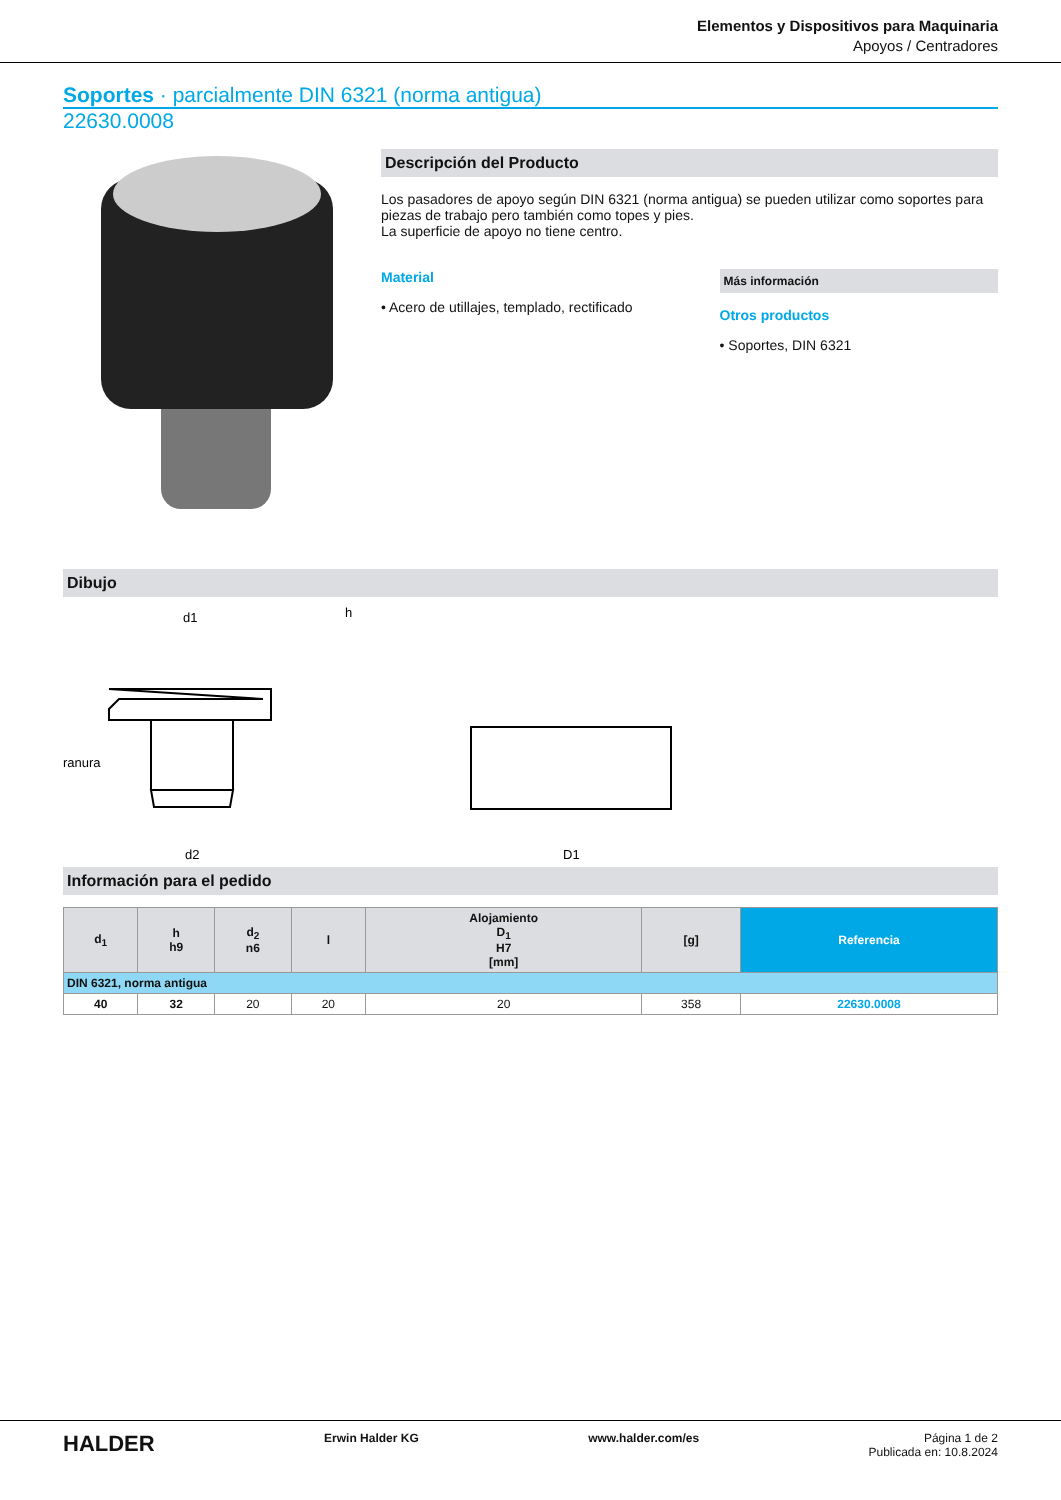Elementos y Dispositivos para Maquinaria
Apoyos / Centradores
Soportes · parcialmente DIN 6321 (norma antigua)
22630.0008
Descripción del Producto
Los pasadores de apoyo según DIN 6321 (norma antigua) se pueden utilizar como soportes para piezas de trabajo pero también como topes y pies.
La superficie de apoyo no tiene centro.
Material
• Acero de utillajes, templado, rectificado
Más información
Otros productos
• Soportes, DIN 6321
Dibujo
d1
d2
ranura
h
D1
Información para el pedido
| d<sub>1</sub> | h h9 | d<sub>2</sub> n6 | l | Alojamiento D<sub>1</sub> H7 [mm] | [g] | Referencia |
| --- | --- | --- | --- | --- | --- | --- |
| DIN 6321, norma antigua | | | | | | |
| 40 | 32 | 20 | 20 | 20 | 358 | 22630.0008 |
HALDER Erwin Halder KG www.halder.com/es Página 1 de 2
Publicada en: 10.8.2024